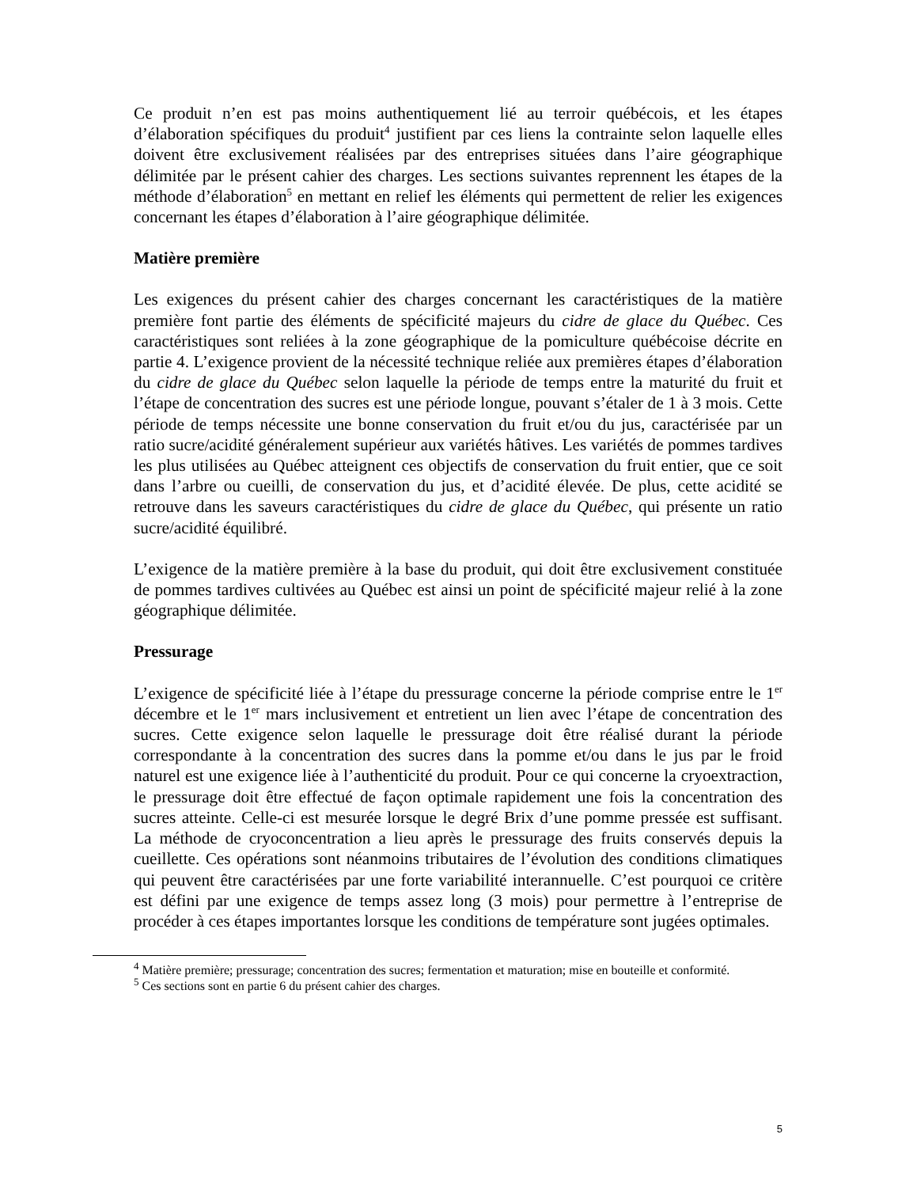Ce produit n’en est pas moins authentiquement lié au terroir québécois, et les étapes d’élaboration spécifiques du produit<sup>4</sup> justifient par ces liens la contrainte selon laquelle elles doivent être exclusivement réalisées par des entreprises situées dans l’aire géographique délimitée par le présent cahier des charges. Les sections suivantes reprennent les étapes de la méthode d’élaboration<sup>5</sup> en mettant en relief les éléments qui permettent de relier les exigences concernant les étapes d’élaboration à l’aire géographique délimitée.
Matière première
Les exigences du présent cahier des charges concernant les caractéristiques de la matière première font partie des éléments de spécificité majeurs du cidre de glace du Québec. Ces caractéristiques sont reliées à la zone géographique de la pomiculture québécoise décrite en partie 4. L’exigence provient de la nécessité technique reliée aux premières étapes d’élaboration du cidre de glace du Québec selon laquelle la période de temps entre la maturité du fruit et l’étape de concentration des sucres est une période longue, pouvant s’étaler de 1 à 3 mois. Cette période de temps nécessite une bonne conservation du fruit et/ou du jus, caractérisée par un ratio sucre/acidité généralement supérieur aux variétés hâtives. Les variétés de pommes tardives les plus utilisées au Québec atteignent ces objectifs de conservation du fruit entier, que ce soit dans l’arbre ou cueilli, de conservation du jus, et d’acidité élevée. De plus, cette acidité se retrouve dans les saveurs caractéristiques du cidre de glace du Québec, qui présente un ratio sucre/acidité équilibré.
L’exigence de la matière première à la base du produit, qui doit être exclusivement constituée de pommes tardives cultivées au Québec est ainsi un point de spécificité majeur relié à la zone géographique délimitée.
Pressurage
L’exigence de spécificité liée à l’étape du pressurage concerne la période comprise entre le 1<sup>er</sup> décembre et le 1<sup>er</sup> mars inclusivement et entretient un lien avec l’étape de concentration des sucres. Cette exigence selon laquelle le pressurage doit être réalisé durant la période correspondante à la concentration des sucres dans la pomme et/ou dans le jus par le froid naturel est une exigence liée à l’authenticité du produit. Pour ce qui concerne la cryoextraction, le pressurage doit être effectué de façon optimale rapidement une fois la concentration des sucres atteinte. Celle-ci est mesurée lorsque le degré Brix d’une pomme pressée est suffisant. La méthode de cryoconcentration a lieu après le pressurage des fruits conservés depuis la cueillette. Ces opérations sont néanmoins tributaires de l’évolution des conditions climatiques qui peuvent être caractérisées par une forte variabilité interannuelle. C’est pourquoi ce critère est défini par une exigence de temps assez long (3 mois) pour permettre à l’entreprise de procéder à ces étapes importantes lorsque les conditions de température sont jugées optimales.
<sup>4</sup> Matière première; pressurage; concentration des sucres; fermentation et maturation; mise en bouteille et conformité.
<sup>5</sup> Ces sections sont en partie 6 du présent cahier des charges.
5